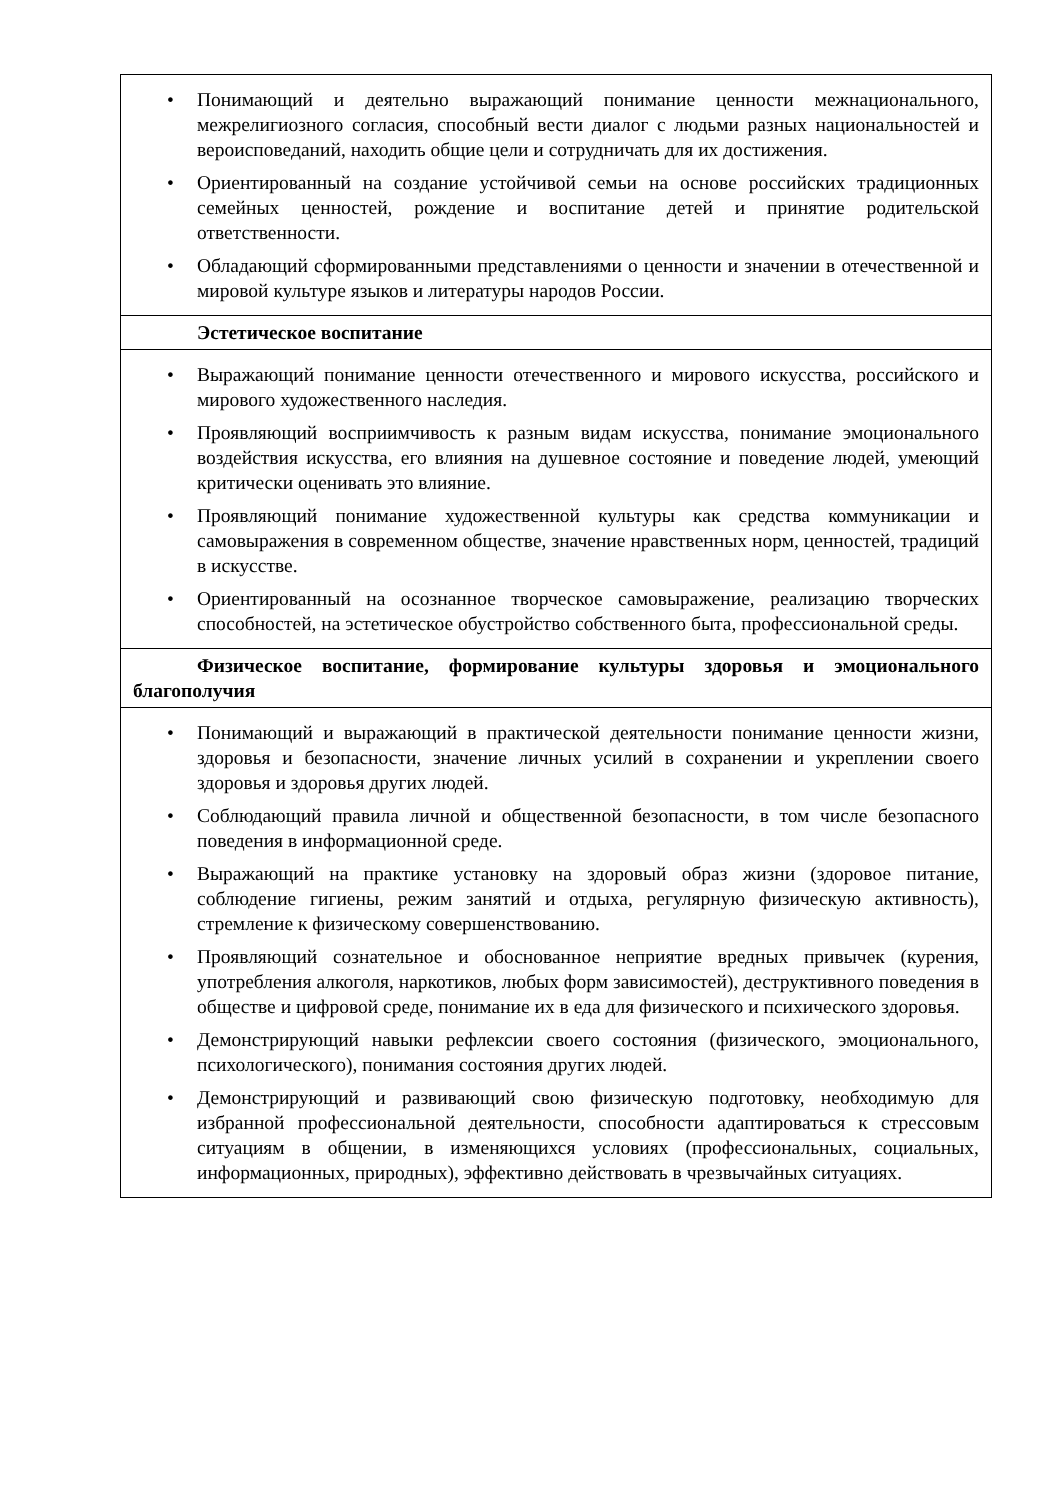| • Понимающий и деятельно выражающий понимание ценности межнационального, межрелигиозного согласия, способный вести диалог с людьми разных национальностей и вероисповеданий, находить общие цели и сотрудничать для их достижения. • Ориентированный на создание устойчивой семьи на основе российских традиционных семейных ценностей, рождение и воспитание детей и принятие родительской ответственности. • Обладающий сформированными представлениями о ценности и значении в отечественной и мировой культуре языков и литературы народов России. |
| Эстетическое воспитание |
| • Выражающий понимание ценности отечественного и мирового искусства, российского и мирового художественного наследия. • Проявляющий восприимчивость к разным видам искусства, понимание эмоционального воздействия искусства, его влияния на душевное состояние и поведение людей, умеющий критически оценивать это влияние. • Проявляющий понимание художественной культуры как средства коммуникации и самовыражения в современном обществе, значение нравственных норм, ценностей, традиций в искусстве. • Ориентированный на осознанное творческое самовыражение, реализацию творческих способностей, на эстетическое обустройство собственного быта, профессиональной среды. |
| Физическое воспитание, формирование культуры здоровья и эмоционального благополучия |
| • Понимающий и выражающий в практической деятельности понимание ценности жизни, здоровья и безопасности, значение личных усилий в сохранении и укреплении своего здоровья и здоровья других людей. • Соблюдающий правила личной и общественной безопасности, в том числе безопасного поведения в информационной среде. • Выражающий на практике установку на здоровый образ жизни (здоровое питание, соблюдение гигиены, режим занятий и отдыха, регулярную физическую активность), стремление к физическому совершенствованию. • Проявляющий сознательное и обоснованное неприятие вредных привычек (курения, употребления алкоголя, наркотиков, любых форм зависимостей), деструктивного поведения в обществе и цифровой среде, понимание их в еда для физического и психического здоровья. • Демонстрирующий навыки рефлексии своего состояния (физического, эмоционального, психологического), понимания состояния других людей. • Демонстрирующий и развивающий свою физическую подготовку, необходимую для избранной профессиональной деятельности, способности адаптироваться к стрессовым ситуациям в общении, в изменяющихся условиях (профессиональных, социальных, информационных, природных), эффективно действовать в чрезвычайных ситуациях. |